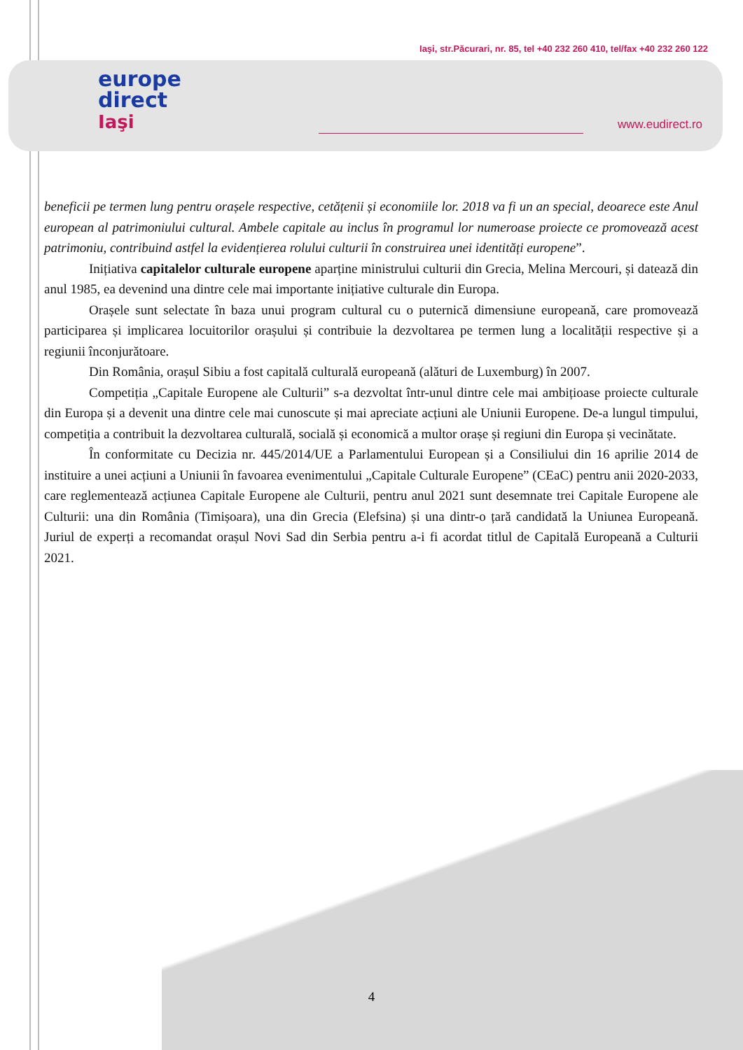europe
direct
Iaşi
Iaşi, str.Păcurari, nr. 85, tel +40 232 260 410, tel/fax +40 232 260 122
www.eudirect.ro
beneficii pe termen lung pentru orașele respective, cetățenii și economiile lor. 2018 va fi un an special, deoarece este Anul european al patrimoniului cultural. Ambele capitale au inclus în programul lor numeroase proiecte ce promovează acest patrimoniu, contribuind astfel la evidențierea rolului culturii în construirea unei identități europene”.
Inițiativa capitalelor culturale europene aparține ministrului culturii din Grecia, Melina Mercouri, și datează din anul 1985, ea devenind una dintre cele mai importante inițiative culturale din Europa.
Orașele sunt selectate în baza unui program cultural cu o puternică dimensiune europeană, care promovează participarea și implicarea locuitorilor orașului și contribuie la dezvoltarea pe termen lung a localității respective și a regiunii înconjurătoare.
Din România, orașul Sibiu a fost capitală culturală europeană (alături de Luxemburg) în 2007.
Competiția „Capitale Europene ale Culturii” s-a dezvoltat într-unul dintre cele mai ambițioase proiecte culturale din Europa și a devenit una dintre cele mai cunoscute și mai apreciate acțiuni ale Uniunii Europene. De-a lungul timpului, competiția a contribuit la dezvoltarea culturală, socială și economică a multor orașe și regiuni din Europa și vecinătate.
În conformitate cu Decizia nr. 445/2014/UE a Parlamentului European și a Consiliului din 16 aprilie 2014 de instituire a unei acțiuni a Uniunii în favoarea evenimentului „Capitale Culturale Europene” (CEaC) pentru anii 2020-2033, care reglementează acțiunea Capitale Europene ale Culturii, pentru anul 2021 sunt desemnate trei Capitale Europene ale Culturii: una din România (Timișoara), una din Grecia (Elefsina) și una dintr-o țară candidată la Uniunea Europeană. Juriul de experți a recomandat orașul Novi Sad din Serbia pentru a-i fi acordat titlul de Capitală Europeană a Culturii 2021.
4